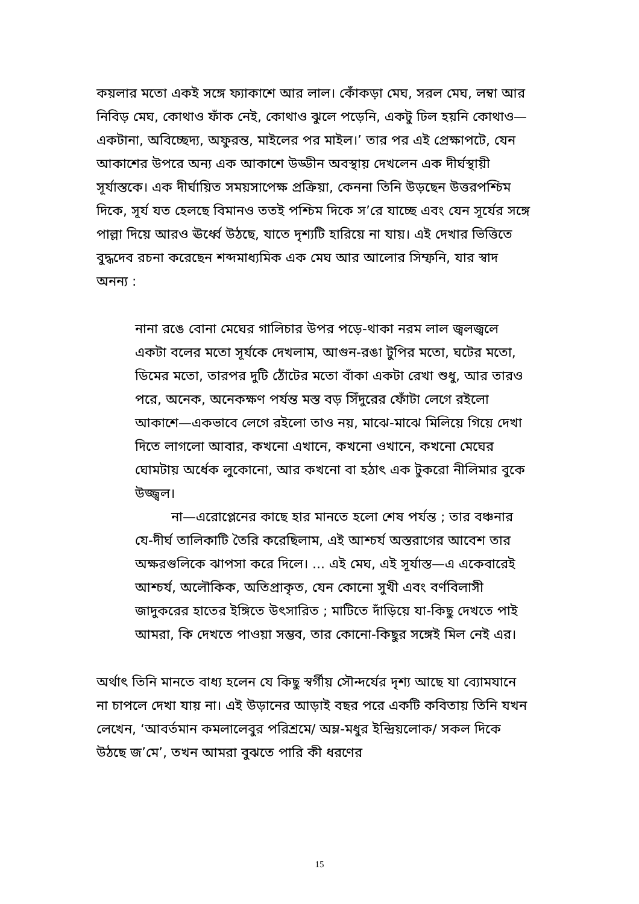কয়লার মতো একই সঙ্গে ফ্যাকাশে আর লাল। কোঁকড়া মেঘ, সরল মেঘ, লম্বা আর নিবিড় মেঘ, কোথাও ফাঁক নেই, কোথাও ঝুলে পড়েনি, একটু ঢিল হয়নি কোথাও—একটানা, অবিচ্ছেদ্য, অফুরন্ত, মাইলের পর মাইল।’ তার পর এই প্রেক্ষাপটে, যেন আকাশের উপরে অন্য এক আকাশে উড্ডীন অবস্থায় দেখলেন এক দীর্ঘস্থায়ী সূর্যাস্তকে। এক দীর্ঘায়িত সময়সাপেক্ষ প্রক্রিয়া, কেননা তিনি উড়ছেন উত্তরপশ্চিম দিকে, সূর্য যত হেলছে বিমানও ততই পশ্চিম দিকে স’রে যাচ্ছে এবং যেন সূর্যের সঙ্গে পাল্লা দিয়ে আরও ঊর্ধ্বে উঠছে, যাতে দৃশ্যটি হারিয়ে না যায়। এই দেখার ভিত্তিতে বুদ্ধদেব রচনা করেছেন শব্দমাধ্যমিক এক মেঘ আর আলোর সিম্ফনি, যার স্বাদ অনন্য :
নানা রঙে বোনা মেঘের গালিচার উপর পড়ে-থাকা নরম লাল জ্বলজ্বলে একটা বলের মতো সূর্যকে দেখলাম, আগুন-রঙা টুপির মতো, ঘটের মতো, ডিমের মতো, তারপর দুটি ঠোঁটের মতো বাঁকা একটা রেখা শুধু, আর তারও পরে, অনেক, অনেকক্ষণ পর্যন্ত মস্ত বড় সিঁদুরের ফোঁটা লেগে রইলো আকাশে—একভাবে লেগে রইলো তাও নয়, মাঝে-মাঝে মিলিয়ে গিয়ে দেখা দিতে লাগলো আবার, কখনো এখানে, কখনো ওখানে, কখনো মেঘের ঘোমটায় অর্ধেক লুকোনো, আর কখনো বা হঠাৎ এক টুকরো নীলিমার বুকে উজ্জ্বল।
না—এরোপ্লেনের কাছে হার মানতে হলো শেষ পর্যন্ত ; তার বঞ্চনার যে-দীর্ঘ তালিকাটি তৈরি করেছিলাম, এই আশ্চর্য অস্তরাগের আবেশ তার অক্ষরগুলিকে ঝাপসা করে দিলে। ... এই মেঘ, এই সূর্যাস্ত—এ একেবারেই আশ্চর্য, অলৌকিক, অতিপ্রাকৃত, যেন কোনো সুখী এবং বর্ণবিলাসী জাদুকরের হাতের ইঙ্গিতে উৎসারিত ; মাটিতে দাঁড়িয়ে যা-কিছু দেখতে পাই আমরা, কি দেখতে পাওয়া সম্ভব, তার কোনো-কিছুর সঙ্গেই মিল নেই এর।
অর্থাৎ তিনি মানতে বাধ্য হলেন যে কিছু স্বর্গীয় সৌন্দর্যের দৃশ্য আছে যা ব্যোমযানে না চাপলে দেখা যায় না। এই উড়ানের আড়াই বছর পরে একটি কবিতায় তিনি যখন লেখেন, ‘আবর্তমান কমলালেবুর পরিশ্রমে/ অম্ল-মধুর ইন্দ্রিয়লোক/ সকল দিকে উঠছে জ’মে’, তখন আমরা বুঝতে পারি কী ধরণের
15